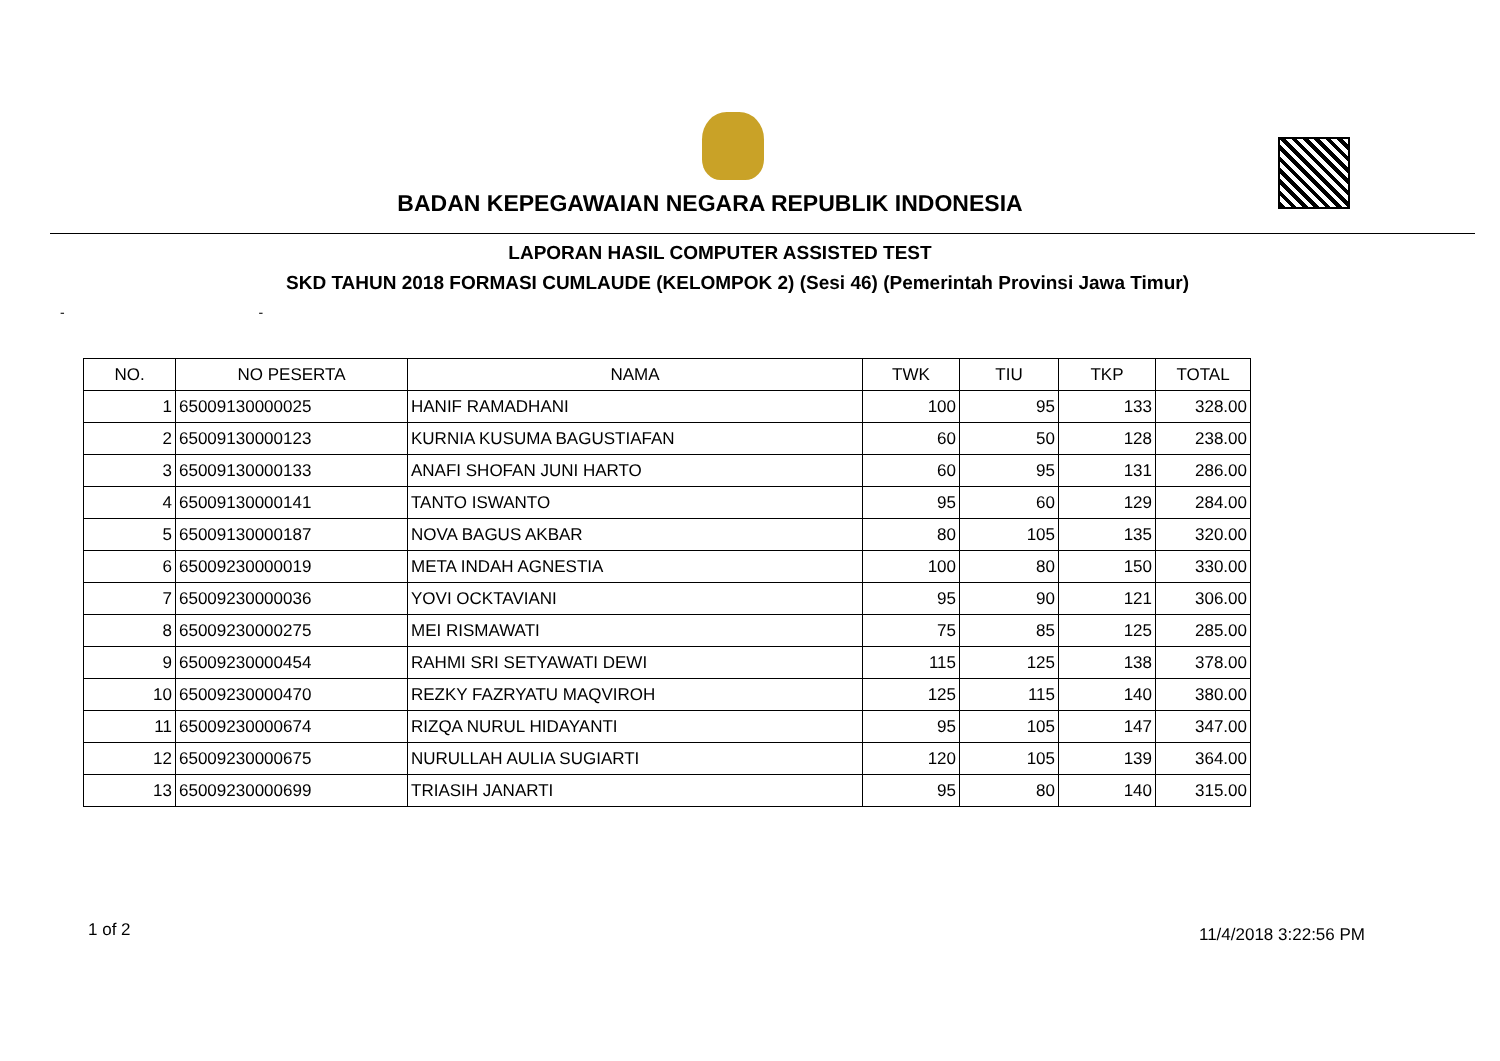BADAN KEPEGAWAIAN NEGARA REPUBLIK INDONESIA
LAPORAN HASIL COMPUTER ASSISTED TEST
SKD TAHUN 2018 FORMASI CUMLAUDE (KELOMPOK 2) (Sesi 46) (Pemerintah Provinsi Jawa Timur)
- -
| NO. | NO PESERTA | NAMA | TWK | TIU | TKP | TOTAL |
| --- | --- | --- | --- | --- | --- | --- |
| 1 | 65009130000025 | HANIF RAMADHANI | 100 | 95 | 133 | 328.00 |
| 2 | 65009130000123 | KURNIA KUSUMA BAGUSTIAFAN | 60 | 50 | 128 | 238.00 |
| 3 | 65009130000133 | ANAFI SHOFAN JUNI HARTO | 60 | 95 | 131 | 286.00 |
| 4 | 65009130000141 | TANTO ISWANTO | 95 | 60 | 129 | 284.00 |
| 5 | 65009130000187 | NOVA BAGUS AKBAR | 80 | 105 | 135 | 320.00 |
| 6 | 65009230000019 | META INDAH AGNESTIA | 100 | 80 | 150 | 330.00 |
| 7 | 65009230000036 | YOVI OCKTAVIANI | 95 | 90 | 121 | 306.00 |
| 8 | 65009230000275 | MEI RISMAWATI | 75 | 85 | 125 | 285.00 |
| 9 | 65009230000454 | RAHMI SRI SETYAWATI DEWI | 115 | 125 | 138 | 378.00 |
| 10 | 65009230000470 | REZKY FAZRYATU MAQVIROH | 125 | 115 | 140 | 380.00 |
| 11 | 65009230000674 | RIZQA NURUL HIDAYANTI | 95 | 105 | 147 | 347.00 |
| 12 | 65009230000675 | NURULLAH AULIA SUGIARTI | 120 | 105 | 139 | 364.00 |
| 13 | 65009230000699 | TRIASIH JANARTI | 95 | 80 | 140 | 315.00 |
1 of 2 11/4/2018 3:22:56 PM